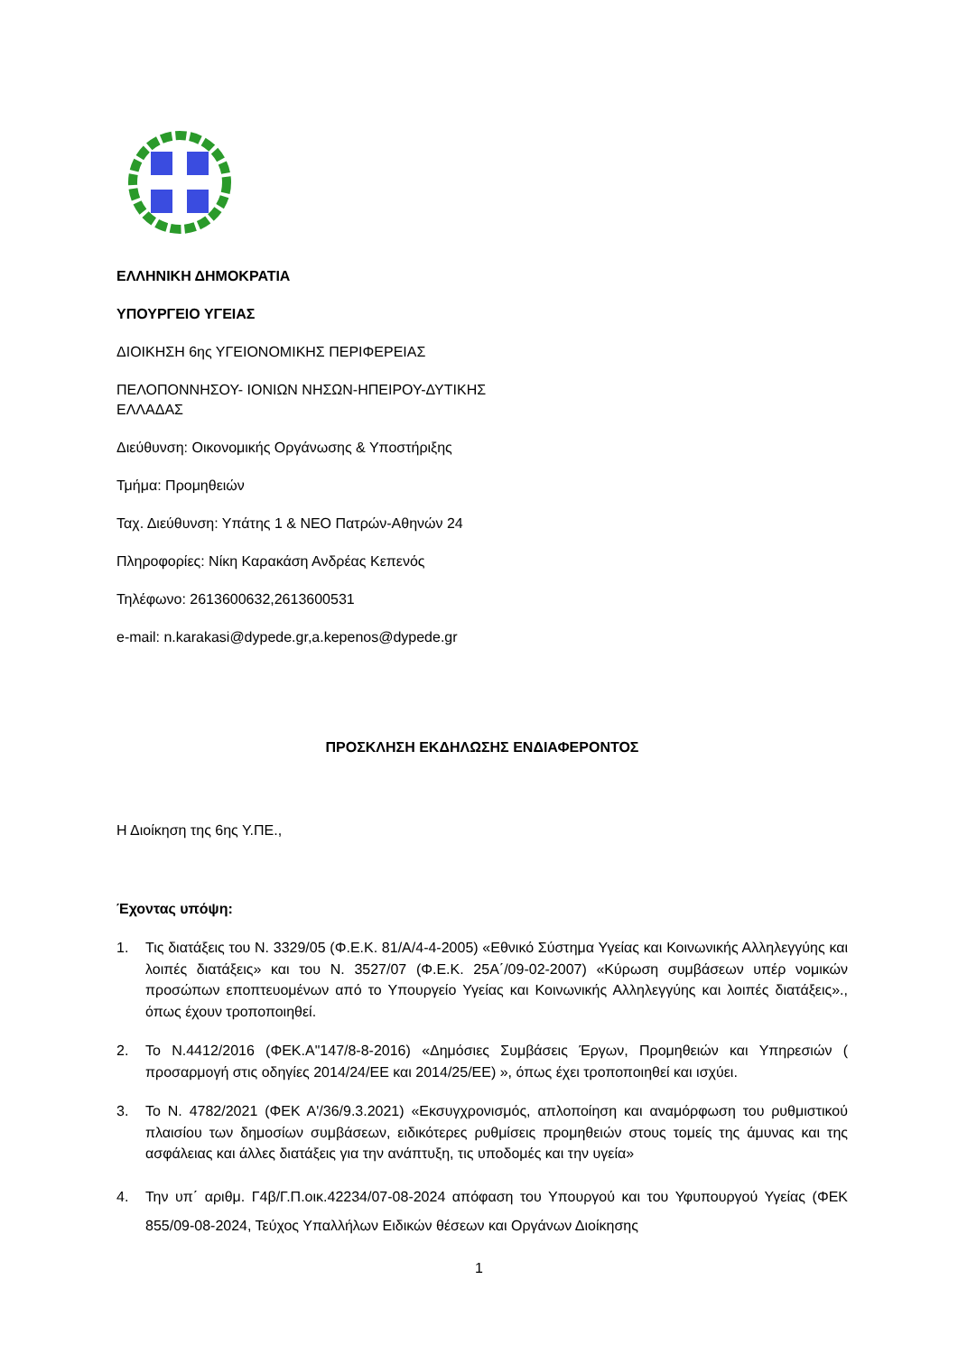ΕΛΛΗΝΙΚΗ ΔΗΜΟΚΡΑΤΙΑ
ΥΠΟΥΡΓΕΙΟ ΥΓΕΙΑΣ
ΔΙΟΙΚΗΣΗ 6ης ΥΓΕΙΟΝΟΜΙΚΗΣ ΠΕΡΙΦΕΡΕΙΑΣ
ΠΕΛΟΠΟΝΝΗΣΟΥ- ΙΟΝΙΩΝ ΝΗΣΩΝ-ΗΠΕΙΡΟΥ-ΔΥΤΙΚΗΣ
ΕΛΛΑΔΑΣ
Διεύθυνση: Οικονομικής Οργάνωσης & Υποστήριξης
Τμήμα: Προμηθειών
Ταχ. Διεύθυνση: Υπάτης 1 & ΝΕΟ Πατρών-Αθηνών 24
Πληροφορίες: Νίκη Καρακάση Ανδρέας Κεπενός
Τηλέφωνο: 2613600632,2613600531
e-mail: n.karakasi@dypede.gr,a.kepenos@dypede.gr
ΠΡΟΣΚΛΗΣΗ ΕΚΔΗΛΩΣΗΣ ΕΝΔΙΑΦΕΡΟΝΤΟΣ
Η Διοίκηση της 6ης Υ.ΠΕ.,
Έχοντας υπόψη:
1. Τις διατάξεις του Ν. 3329/05 (Φ.Ε.Κ. 81/Α/4-4-2005) «Εθνικό Σύστημα Υγείας και Κοινωνικής Αλληλεγγύης και λοιπές διατάξεις» και του Ν. 3527/07 (Φ.Ε.Κ. 25Α΄/09-02-2007) «Κύρωση συμβάσεων υπέρ νομικών προσώπων εποπτευομένων από το Υπουργείο Υγείας και Κοινωνικής Αλληλεγγύης και λοιπές διατάξεις»., όπως έχουν τροποποιηθεί.
2. Το Ν.4412/2016 (ΦΕΚ.Α"147/8-8-2016) «Δημόσιες Συμβάσεις Έργων, Προμηθειών και Υπηρεσιών ( προσαρμογή στις οδηγίες 2014/24/ΕΕ και 2014/25/ΕΕ) », όπως έχει τροποποιηθεί και ισχύει.
3. Το Ν. 4782/2021 (ΦΕΚ Α'/36/9.3.2021) «Εκσυγχρονισμός, απλοποίηση και αναμόρφωση του ρυθμιστικού πλαισίου των δημοσίων συμβάσεων, ειδικότερες ρυθμίσεις προμηθειών στους τομείς της άμυνας και της ασφάλειας και άλλες διατάξεις για την ανάπτυξη, τις υποδομές και την υγεία»
4. Την υπ΄ αριθμ. Γ4β/Γ.Π.οικ.42234/07-08-2024 απόφαση του Υπουργού και του Υφυπουργού Υγείας (ΦΕΚ 855/09-08-2024, Τεύχος Υπαλλήλων Ειδικών θέσεων και Οργάνων Διοίκησης
1